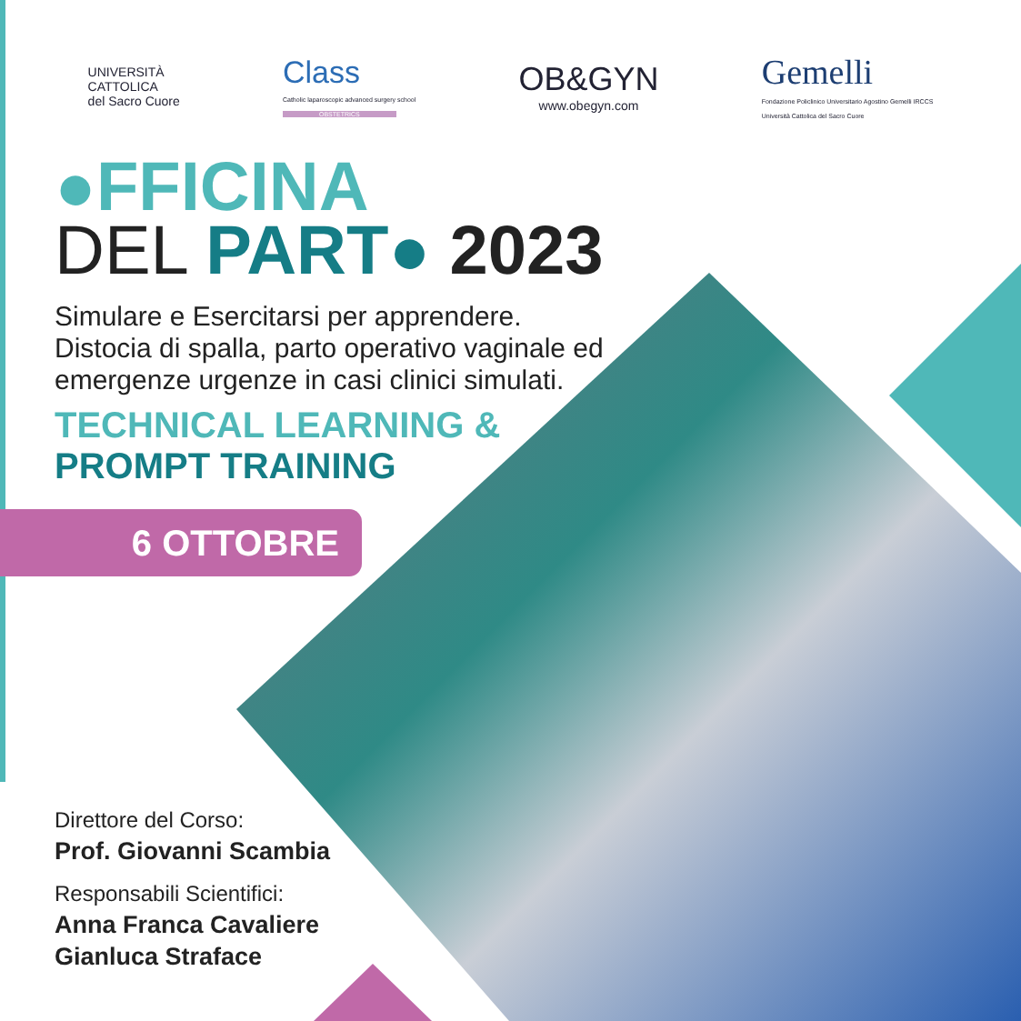UNIVERSITÀ
CATTOLICA
del Sacro Cuore
Class
Catholic laparoscopic advanced surgery school
OBSTETRICS
OB&GYN
www.obegyn.com
Gemelli
Fondazione Policlinico Universitario Agostino Gemelli IRCCS
Università Cattolica del Sacro Cuore
●FFICINA
DEL PART● 2023
Simulare e Esercitarsi per apprendere.
Distocia di spalla, parto operativo vaginale ed
emergenze urgenze in casi clinici simulati.
TECHNICAL LEARNING &
PROMPT TRAINING
6 OTTOBRE
Direttore del Corso:
Prof. Giovanni Scambia
Responsabili Scientifici:
Anna Franca Cavaliere
Gianluca Straface